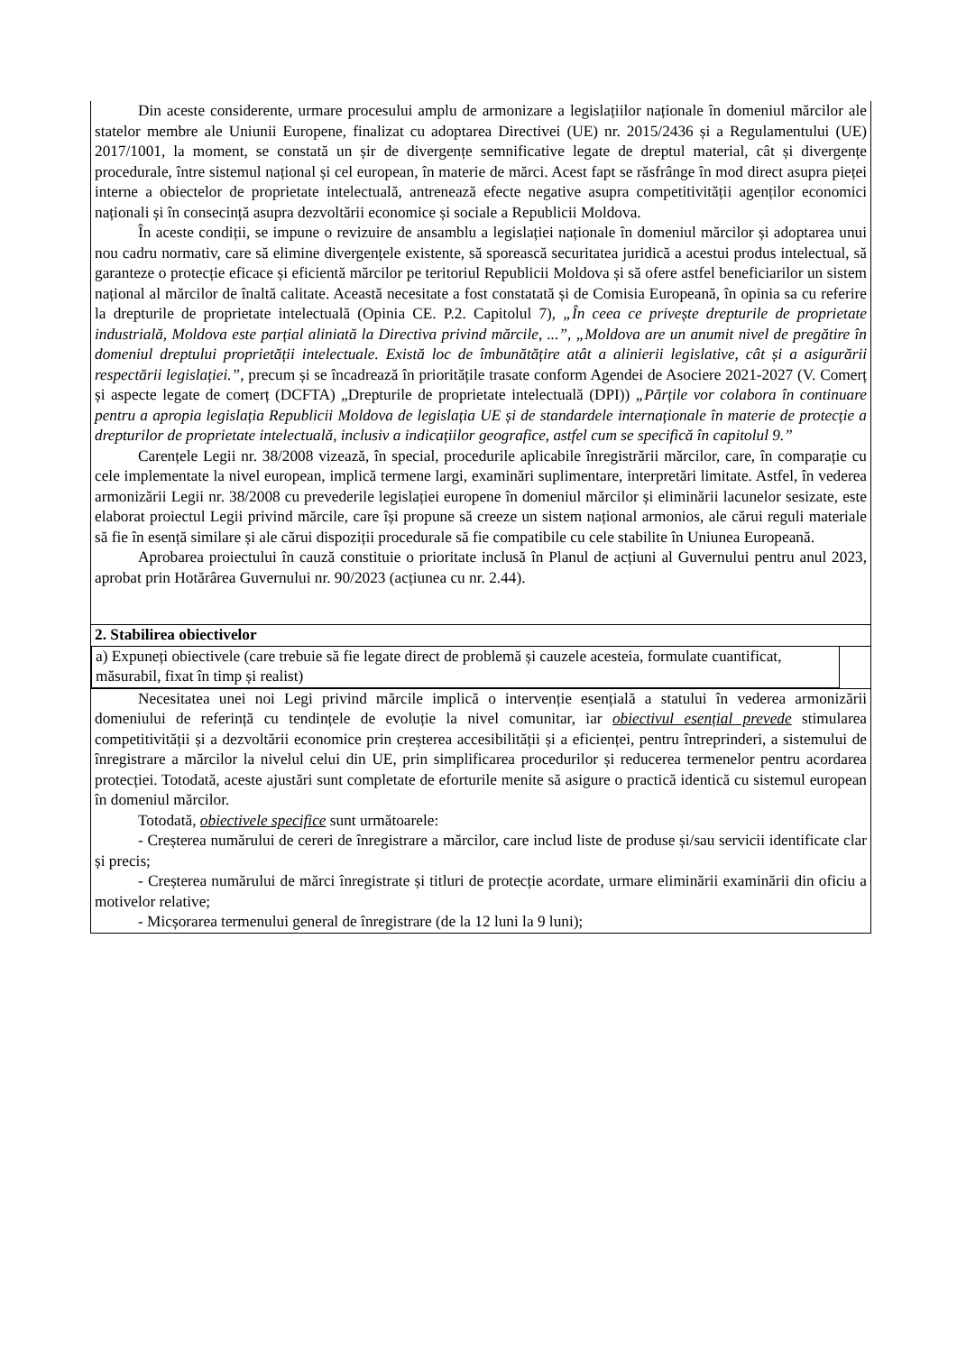| Din aceste considerente, urmare procesului amplu de armonizare a legislațiilor naționale în domeniul mărcilor ale statelor membre ale Uniunii Europene, finalizat cu adoptarea Directivei (UE) nr. 2015/2436 și a Regulamentului (UE) 2017/1001, la moment, se constată un șir de divergențe semnificative legate de dreptul material, cât și divergențe procedurale, între sistemul național și cel european, în materie de mărci. Acest fapt se răsfrânge în mod direct asupra pieței interne a obiectelor de proprietate intelectuală, antrenează efecte negative asupra competitivității agenților economici naționali și în consecință asupra dezvoltării economice și sociale a Republicii Moldova. În aceste condiții, se impune o revizuire de ansamblu a legislației naționale în domeniul mărcilor și adoptarea unui nou cadru normativ, care să elimine divergențele existente, să sporească securitatea juridică a acestui produs intelectual, să garanteze o protecție eficace și eficientă mărcilor pe teritoriul Republicii Moldova și să ofere astfel beneficiarilor un sistem național al mărcilor de înaltă calitate. Această necesitate a fost constatată și de Comisia Europeană, în opinia sa cu referire la drepturile de proprietate intelectuală (Opinia CE. P.2. Capitolul 7), „În ceea ce privește drepturile de proprietate industrială, Moldova este parțial aliniată la Directiva privind mărcile, ...” , „Moldova are un anumit nivel de pregătire în domeniul dreptului proprietății intelectuale. Există loc de îmbunătățire atât a alinierii legislative, cât și a asigurării respectării legislației.” , precum și se încadrează în prioritățile trasate conform Agendei de Asociere 2021-2027 (V. Comerț și aspecte legate de comerț (DCFTA) „Drepturile de proprietate intelectuală (DPI)) „Părțile vor colabora în continuare pentru a apropia legislația Republicii Moldova de legislația UE și de standardele internaționale în materie de protecție a drepturilor de proprietate intelectuală, inclusiv a indicațiilor geografice, astfel cum se specifică în capitolul 9.” Carențele Legii nr. 38/2008 vizează, în special, procedurile aplicabile înregistrării mărcilor, care, în comparație cu cele implementate la nivel european, implică termene largi, examinări suplimentare, interpretări limitate. Astfel, în vederea armonizării Legii nr. 38/2008 cu prevederile legislației europene în domeniul mărcilor și eliminării lacunelor sesizate, este elaborat proiectul Legii privind mărcile, care își propune să creeze un sistem național armonios, ale cărui reguli materiale să fie în esență similare și ale cărui dispoziții procedurale să fie compatibile cu cele stabilite în Uniunea Europeană. Aprobarea proiectului în cauză constituie o prioritate inclusă în Planul de acțiuni al Guvernului pentru anul 2023, aprobat prin Hotărârea Guvernului nr. 90/2023 (acțiunea cu nr. 2.44). |
| 2. Stabilirea obiectivelor |
| a) Expuneți obiectivele (care trebuie să fie legate direct de problemă și cauzele acesteia, formulate cuantificat, măsurabil, fixat în timp și realist) |
| Necesitatea unei noi Legi privind mărcile implică o intervenție esențială a statului în vederea armonizării domeniului de referință cu tendințele de evoluție la nivel comunitar, iar obiectivul esențial prevede stimularea competitivității și a dezvoltării economice prin creșterea accesibilității și a eficienței, pentru întreprinderi, a sistemului de înregistrare a mărcilor la nivelul celui din UE, prin simplificarea procedurilor și reducerea termenelor pentru acordarea protecției. Totodată, aceste ajustări sunt completate de eforturile menite să asigure o practică identică cu sistemul european în domeniul mărcilor. Totodată, obiectivele specifice sunt următoarele: - Creșterea numărului de cereri de înregistrare a mărcilor, care includ liste de produse și/sau servicii identificate clar și precis; - Creșterea numărului de mărci înregistrate și titluri de protecție acordate, urmare eliminării examinării din oficiu a motivelor relative; - Micșorarea termenului general de înregistrare (de la 12 luni la 9 luni); |